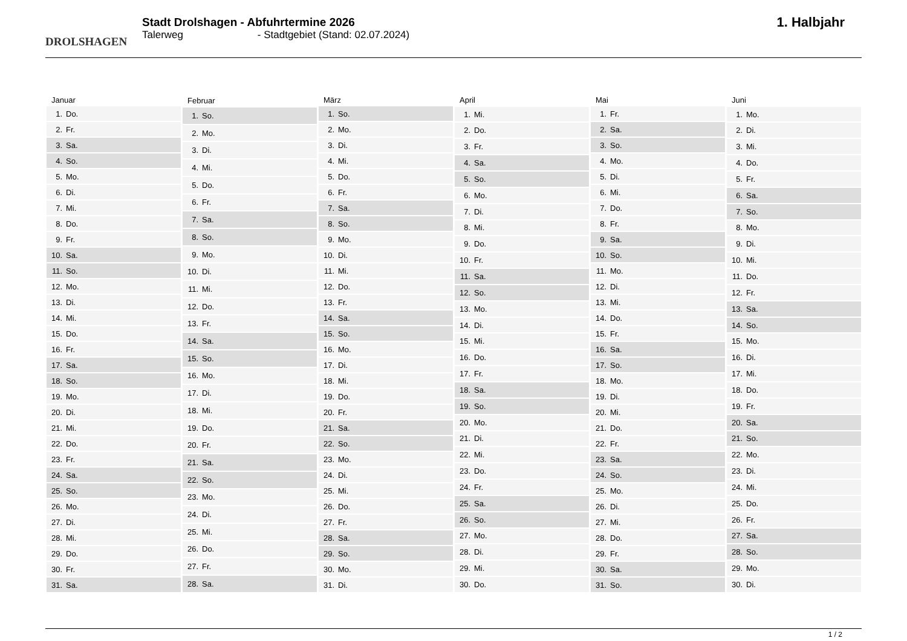DROLSHAGEN
Stadt Drolshagen - Abfuhrtermine 2026
Talerweg - Stadtgebiet (Stand: 02.07.2024)
1. Halbjahr
| Januar | |
| --- | --- |
| 1. | Do. |
| 2. | Fr. |
| 3. | Sa. |
| 4. | So. |
| 5. | Mo. |
| 6. | Di. |
| 7. | Mi. |
| 8. | Do. |
| 9. | Fr. |
| 10. | Sa. |
| 11. | So. |
| 12. | Mo. |
| 13. | Di. |
| 14. | Mi. |
| 15. | Do. |
| 16. | Fr. |
| 17. | Sa. |
| 18. | So. |
| 19. | Mo. |
| 20. | Di. |
| 21. | Mi. |
| 22. | Do. |
| 23. | Fr. |
| 24. | Sa. |
| 25. | So. |
| 26. | Mo. |
| 27. | Di. |
| 28. | Mi. |
| 29. | Do. |
| 30. | Fr. |
| 31. | Sa. |
| Februar | |
| --- | --- |
| 1. | So. |
| 2. | Mo. |
| 3. | Di. |
| 4. | Mi. |
| 5. | Do. |
| 6. | Fr. |
| 7. | Sa. |
| 8. | So. |
| 9. | Mo. |
| 10. | Di. |
| 11. | Mi. |
| 12. | Do. |
| 13. | Fr. |
| 14. | Sa. |
| 15. | So. |
| 16. | Mo. |
| 17. | Di. |
| 18. | Mi. |
| 19. | Do. |
| 20. | Fr. |
| 21. | Sa. |
| 22. | So. |
| 23. | Mo. |
| 24. | Di. |
| 25. | Mi. |
| 26. | Do. |
| 27. | Fr. |
| 28. | Sa. |
| März | |
| --- | --- |
| 1. | So. |
| 2. | Mo. |
| 3. | Di. |
| 4. | Mi. |
| 5. | Do. |
| 6. | Fr. |
| 7. | Sa. |
| 8. | So. |
| 9. | Mo. |
| 10. | Di. |
| 11. | Mi. |
| 12. | Do. |
| 13. | Fr. |
| 14. | Sa. |
| 15. | So. |
| 16. | Mo. |
| 17. | Di. |
| 18. | Mi. |
| 19. | Do. |
| 20. | Fr. |
| 21. | Sa. |
| 22. | So. |
| 23. | Mo. |
| 24. | Di. |
| 25. | Mi. |
| 26. | Do. |
| 27. | Fr. |
| 28. | Sa. |
| 29. | So. |
| 30. | Mo. |
| 31. | Di. |
| April | |
| --- | --- |
| 1. | Mi. |
| 2. | Do. |
| 3. | Fr. |
| 4. | Sa. |
| 5. | So. |
| 6. | Mo. |
| 7. | Di. |
| 8. | Mi. |
| 9. | Do. |
| 10. | Fr. |
| 11. | Sa. |
| 12. | So. |
| 13. | Mo. |
| 14. | Di. |
| 15. | Mi. |
| 16. | Do. |
| 17. | Fr. |
| 18. | Sa. |
| 19. | So. |
| 20. | Mo. |
| 21. | Di. |
| 22. | Mi. |
| 23. | Do. |
| 24. | Fr. |
| 25. | Sa. |
| 26. | So. |
| 27. | Mo. |
| 28. | Di. |
| 29. | Mi. |
| 30. | Do. |
| Mai | |
| --- | --- |
| 1. | Fr. |
| 2. | Sa. |
| 3. | So. |
| 4. | Mo. |
| 5. | Di. |
| 6. | Mi. |
| 7. | Do. |
| 8. | Fr. |
| 9. | Sa. |
| 10. | So. |
| 11. | Mo. |
| 12. | Di. |
| 13. | Mi. |
| 14. | Do. |
| 15. | Fr. |
| 16. | Sa. |
| 17. | So. |
| 18. | Mo. |
| 19. | Di. |
| 20. | Mi. |
| 21. | Do. |
| 22. | Fr. |
| 23. | Sa. |
| 24. | So. |
| 25. | Mo. |
| 26. | Di. |
| 27. | Mi. |
| 28. | Do. |
| 29. | Fr. |
| 30. | Sa. |
| 31. | So. |
| Juni | |
| --- | --- |
| 1. | Mo. |
| 2. | Di. |
| 3. | Mi. |
| 4. | Do. |
| 5. | Fr. |
| 6. | Sa. |
| 7. | So. |
| 8. | Mo. |
| 9. | Di. |
| 10. | Mi. |
| 11. | Do. |
| 12. | Fr. |
| 13. | Sa. |
| 14. | So. |
| 15. | Mo. |
| 16. | Di. |
| 17. | Mi. |
| 18. | Do. |
| 19. | Fr. |
| 20. | Sa. |
| 21. | So. |
| 22. | Mo. |
| 23. | Di. |
| 24. | Mi. |
| 25. | Do. |
| 26. | Fr. |
| 27. | Sa. |
| 28. | So. |
| 29. | Mo. |
| 30. | Di. |
1 / 2